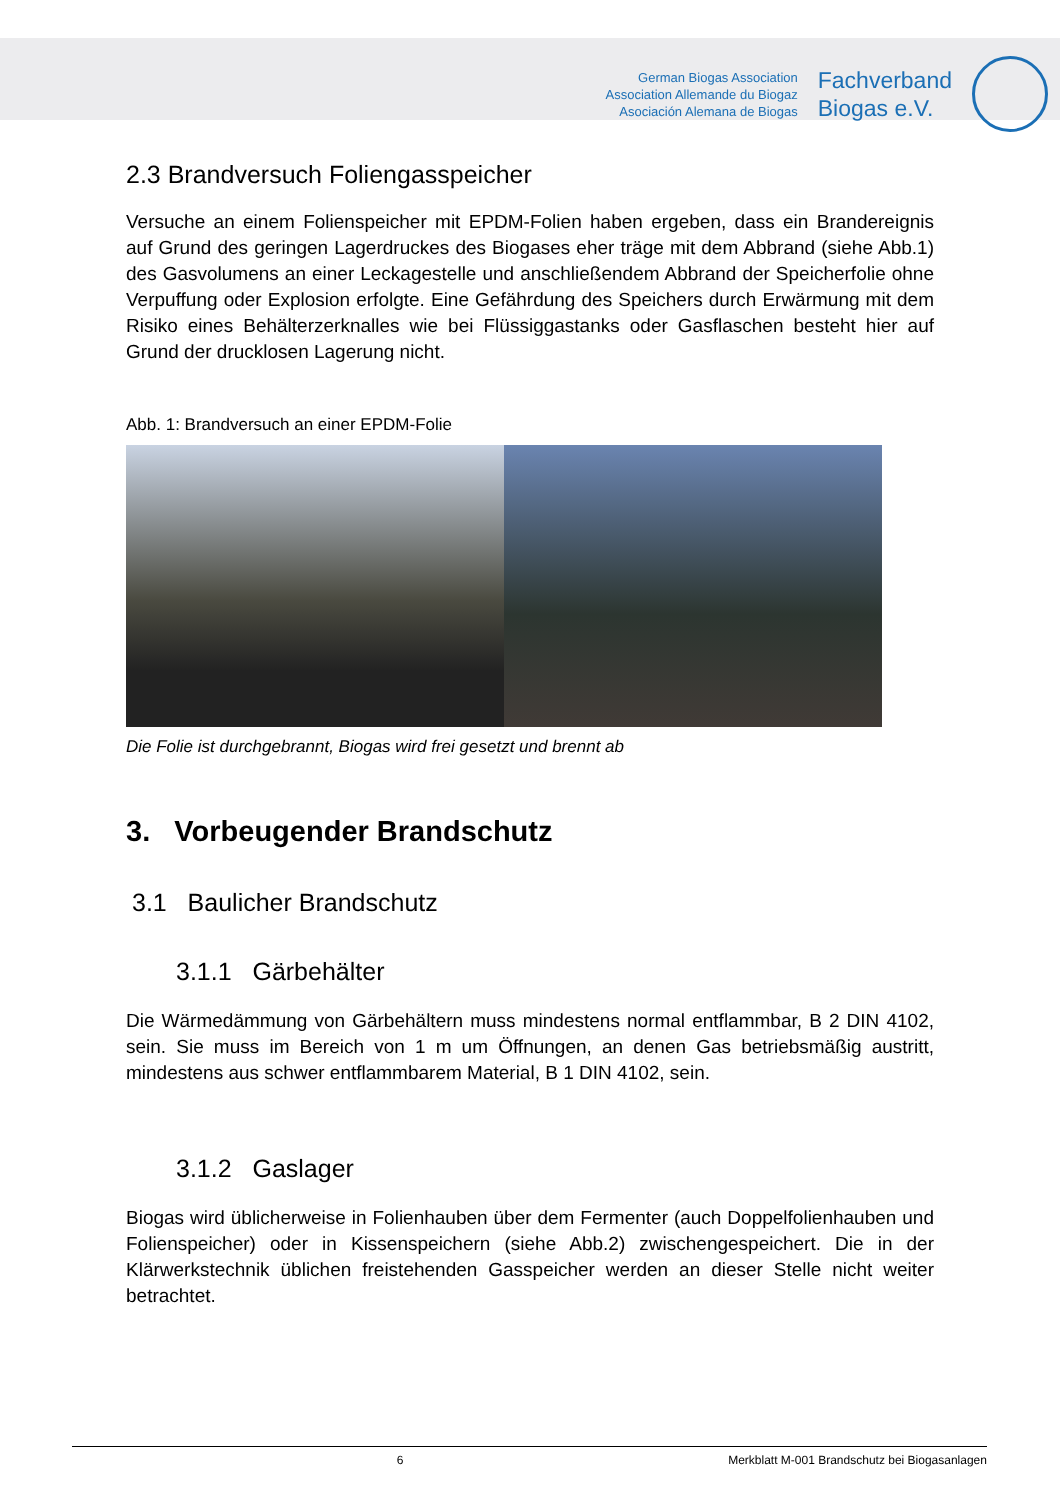German Biogas Association
Association Allemande du Biogaz
Asociación Alemana de Biogas
Fachverband
Biogas e.V.
2.3 Brandversuch Foliengasspeicher
Versuche an einem Folienspeicher mit EPDM-Folien haben ergeben, dass ein Brandereignis auf Grund des geringen Lagerdruckes des Biogases eher träge mit dem Abbrand (siehe Abb.1) des Gasvolumens an einer Leckagestelle und anschließendem Abbrand der Speicherfolie ohne Verpuffung oder Explosion erfolgte. Eine Gefährdung des Speichers durch Erwärmung mit dem Risiko eines Behälterzerknalles wie bei Flüssiggastanks oder Gasflaschen besteht hier auf Grund der drucklosen Lagerung nicht.
Abb. 1: Brandversuch an einer EPDM-Folie
Die Folie ist durchgebrannt, Biogas wird frei gesetzt und brennt ab
3. Vorbeugender Brandschutz
3.1 Baulicher Brandschutz
3.1.1 Gärbehälter
Die Wärmedämmung von Gärbehältern muss mindestens normal entflammbar, B 2 DIN 4102, sein. Sie muss im Bereich von 1 m um Öffnungen, an denen Gas betriebsmäßig austritt, mindestens aus schwer entflammbarem Material, B 1 DIN 4102, sein.
3.1.2 Gaslager
Biogas wird üblicherweise in Folienhauben über dem Fermenter (auch Doppelfolienhauben und Folienspeicher) oder in Kissenspeichern (siehe Abb.2) zwischengespeichert. Die in der Klärwerkstechnik üblichen freistehenden Gasspeicher werden an dieser Stelle nicht weiter betrachtet.
6 Merkblatt M-001 Brandschutz bei Biogasanlagen